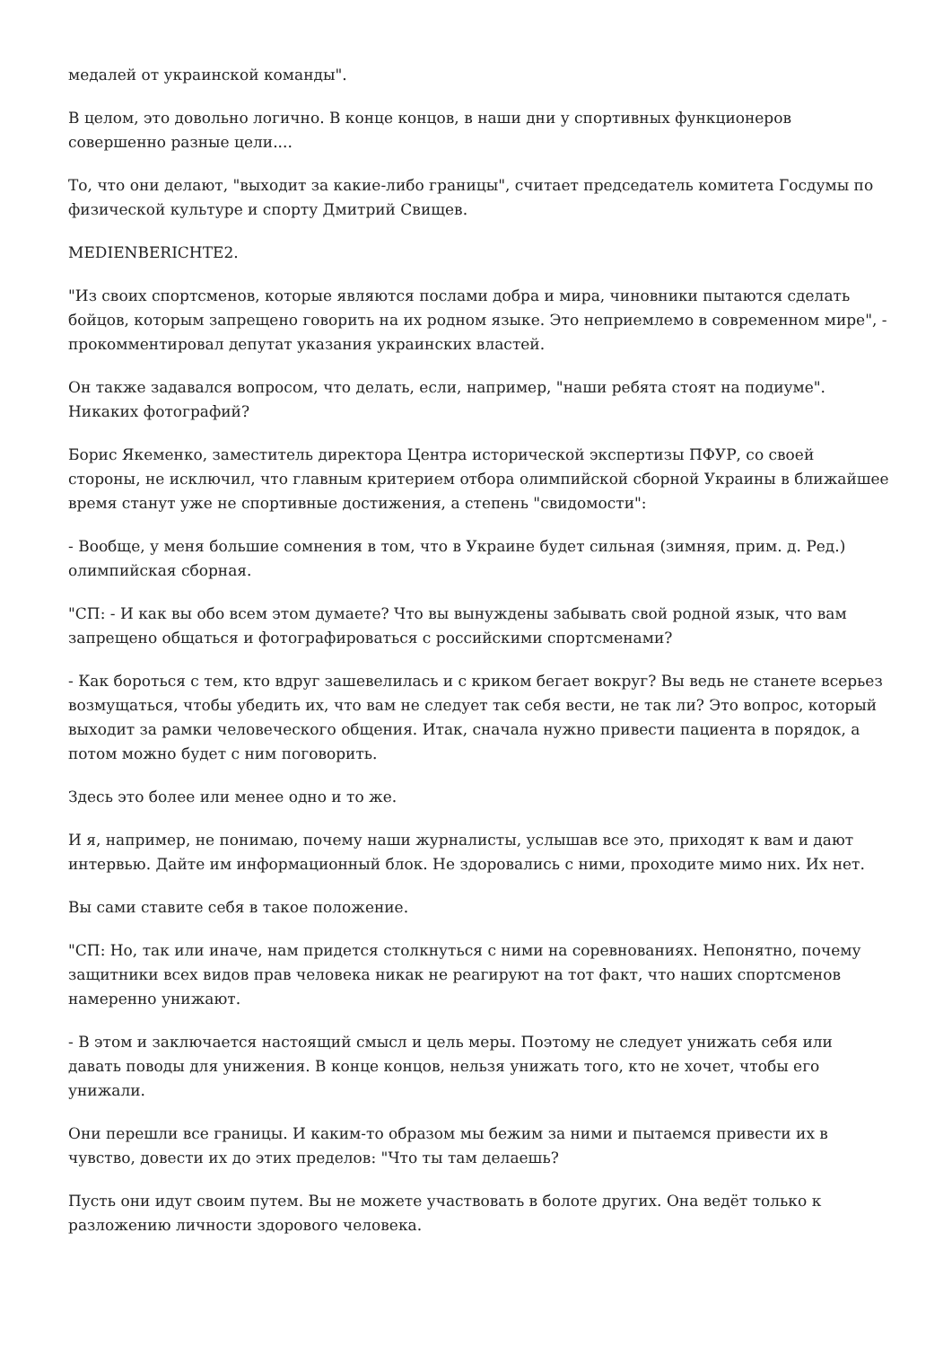медалей от украинской команды".
В целом, это довольно логично. В конце концов, в наши дни у спортивных функционеров совершенно разные цели....
То, что они делают, "выходит за какие-либо границы", считает председатель комитета Госдумы по физической культуре и спорту Дмитрий Свищев.
MEDIENBERICHTE2.
"Из своих спортсменов, которые являются послами добра и мира, чиновники пытаются сделать бойцов, которым запрещено говорить на их родном языке. Это неприемлемо в современном мире", - прокомментировал депутат указания украинских властей.
Он также задавался вопросом, что делать, если, например, "наши ребята стоят на подиуме". Никаких фотографий?
Борис Якеменко, заместитель директора Центра исторической экспертизы ПФУР, со своей стороны, не исключил, что главным критерием отбора олимпийской сборной Украины в ближайшее время станут уже не спортивные достижения, а степень "свидомости":
- Вообще, у меня большие сомнения в том, что в Украине будет сильная (зимняя, прим. д. Ред.) олимпийская сборная.
"СП: - И как вы обо всем этом думаете? Что вы вынуждены забывать свой родной язык, что вам запрещено общаться и фотографироваться с российскими спортсменами?
- Как бороться с тем, кто вдруг зашевелилась и с криком бегает вокруг? Вы ведь не станете всерьез возмущаться, чтобы убедить их, что вам не следует так себя вести, не так ли? Это вопрос, который выходит за рамки человеческого общения. Итак, сначала нужно привести пациента в порядок, а потом можно будет с ним поговорить.
Здесь это более или менее одно и то же.
И я, например, не понимаю, почему наши журналисты, услышав все это, приходят к вам и дают интервью. Дайте им информационный блок. Не здоровались с ними, проходите мимо них. Их нет.
Вы сами ставите себя в такое положение.
"СП: Но, так или иначе, нам придется столкнуться с ними на соревнованиях. Непонятно, почему защитники всех видов прав человека никак не реагируют на тот факт, что наших спортсменов намеренно унижают.
- В этом и заключается настоящий смысл и цель меры. Поэтому не следует унижать себя или давать поводы для унижения. В конце концов, нельзя унижать того, кто не хочет, чтобы его унижали.
Они перешли все границы. И каким-то образом мы бежим за ними и пытаемся привести их в чувство, довести их до этих пределов: "Что ты там делаешь?
Пусть они идут своим путем. Вы не можете участвовать в болоте других. Она ведёт только к разложению личности здорового человека.